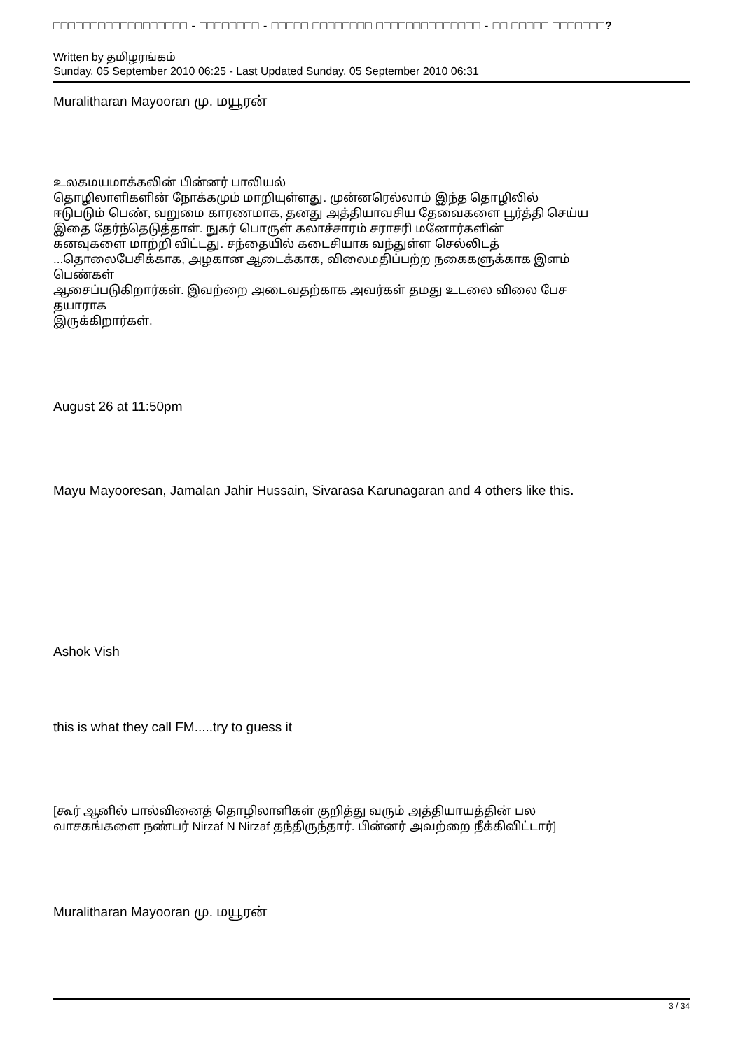□□□□□□□□□□□□□□□□□□ - □□□□□□□□ - □□□□□ □□□□□□□□ □□□□□□□□□□□□□□ - □□ □□□□□ □□□□□□□?
Written by தமிழரங்கம்
Sunday, 05 September 2010 06:25 - Last Updated Sunday, 05 September 2010 06:31
Muralitharan Mayooran மு. மயூரன்
உலகமயமாக்கலின் பின்னர் பாலியல்
தொழிலாளிகளின் நோக்கமும் மாறியுள்ளது. முன்னரெல்லாம் இந்த தொழிலில்
ஈடுபடும் பெண், வறுமை காரணமாக, தனது அத்தியாவசிய தேவைகளை பூர்த்தி செய்ய
இதை தேர்ந்தெடுத்தாள். நுகர் பொருள் கலாச்சாரம் சராசரி மனோர்களின்
கனவுகளை மாற்றி விட்டது. சந்தையில் கடைசியாக வந்துள்ள செல்லிடத்
...தொலைபேசிக்காக, அழகான ஆடைக்காக, விலைமதிப்பற்ற நகைகளுக்காக இளம்
பெண்கள்
ஆசைப்படுகிறார்கள். இவற்றை அடைவதற்காக அவர்கள் தமது உடலை விலை பேச
தயாராக
இருக்கிறார்கள்.
August 26 at 11:50pm
Mayu Mayooresan, Jamalan Jahir Hussain, Sivarasa Karunagaran and 4 others like this.
Ashok Vish
this is what they call FM.....try to guess it
[கூர் ஆனில் பால்வினைத் தொழிலாளிகள் குறித்து வரும் அத்தியாயத்தின் பல
வாசகங்களை நண்பர் Nirzaf N Nirzaf தந்திருந்தார். பின்னர் அவற்றை நீக்கிவிட்டார்]
Muralitharan Mayooran மு. மயூரன்
3 / 34